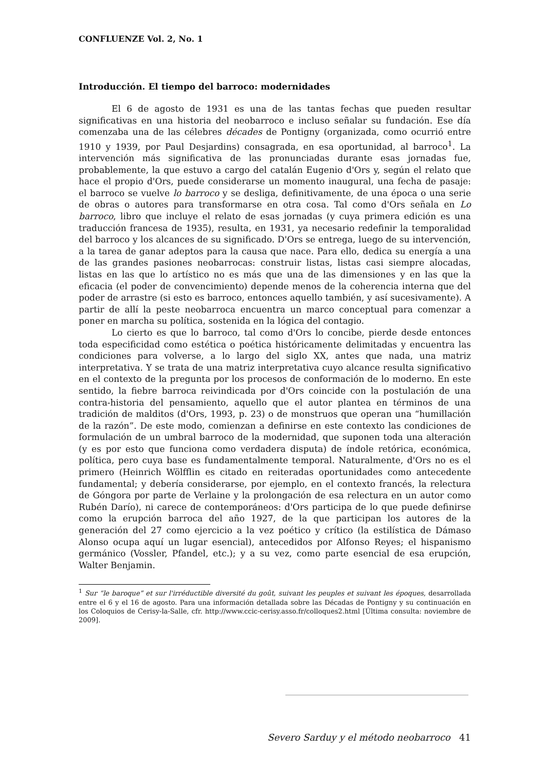CONFLUENZE Vol. 2, No. 1
Introducción. El tiempo del barroco: modernidades
El 6 de agosto de 1931 es una de las tantas fechas que pueden resultar significativas en una historia del neobarroco e incluso señalar su fundación. Ese día comenzaba una de las célebres décades de Pontigny (organizada, como ocurrió entre 1910 y 1939, por Paul Desjardins) consagrada, en esa oportunidad, al barroco<sup>1</sup>. La intervención más significativa de las pronunciadas durante esas jornadas fue, probablemente, la que estuvo a cargo del catalán Eugenio d'Ors y, según el relato que hace el propio d'Ors, puede considerarse un momento inaugural, una fecha de pasaje: el barroco se vuelve lo barroco y se desliga, definitivamente, de una época o una serie de obras o autores para transformarse en otra cosa. Tal como d'Ors señala en Lo barroco, libro que incluye el relato de esas jornadas (y cuya primera edición es una traducción francesa de 1935), resulta, en 1931, ya necesario redefinir la temporalidad del barroco y los alcances de su significado. D'Ors se entrega, luego de su intervención, a la tarea de ganar adeptos para la causa que nace. Para ello, dedica su energía a una de las grandes pasiones neobarrocas: construir listas, listas casi siempre alocadas, listas en las que lo artístico no es más que una de las dimensiones y en las que la eficacia (el poder de convencimiento) depende menos de la coherencia interna que del poder de arrastre (si esto es barroco, entonces aquello también, y así sucesivamente). A partir de allí la peste neobarroca encuentra un marco conceptual para comenzar a poner en marcha su política, sostenida en la lógica del contagio.
Lo cierto es que lo barroco, tal como d'Ors lo concibe, pierde desde entonces toda especificidad como estética o poética históricamente delimitadas y encuentra las condiciones para volverse, a lo largo del siglo XX, antes que nada, una matriz interpretativa. Y se trata de una matriz interpretativa cuyo alcance resulta significativo en el contexto de la pregunta por los procesos de conformación de lo moderno. En este sentido, la fiebre barroca reivindicada por d'Ors coincide con la postulación de una contra-historia del pensamiento, aquello que el autor plantea en términos de una tradición de malditos (d'Ors, 1993, p. 23) o de monstruos que operan una “humillación de la razón”. De este modo, comienzan a definirse en este contexto las condiciones de formulación de un umbral barroco de la modernidad, que suponen toda una alteración (y es por esto que funciona como verdadera disputa) de índole retórica, económica, política, pero cuya base es fundamentalmente temporal. Naturalmente, d'Ors no es el primero (Heinrich Wölfflin es citado en reiteradas oportunidades como antecedente fundamental; y debería considerarse, por ejemplo, en el contexto francés, la relectura de Góngora por parte de Verlaine y la prolongación de esa relectura en un autor como Rubén Darío), ni carece de contemporáneos: d'Ors participa de lo que puede definirse como la erupción barroca del año 1927, de la que participan los autores de la generación del 27 como ejercicio a la vez poético y crítico (la estilística de Dámaso Alonso ocupa aquí un lugar esencial), antecedidos por Alfonso Reyes; el hispanismo germánico (Vossler, Pfandel, etc.); y a su vez, como parte esencial de esa erupción, Walter Benjamin.
<sup>1</sup> Sur “le baroque” et sur l'irréductible diversité du goût, suivant les peuples et suivant les époques, desarrollada entre el 6 y el 16 de agosto. Para una información detallada sobre las Décadas de Pontigny y su continuación en los Coloquios de Cerisy-la-Salle, cfr. http://www.ccic-cerisy.asso.fr/colloques2.html [Última consulta: noviembre de 2009].
Severo Sarduy y el método neobarroco 41